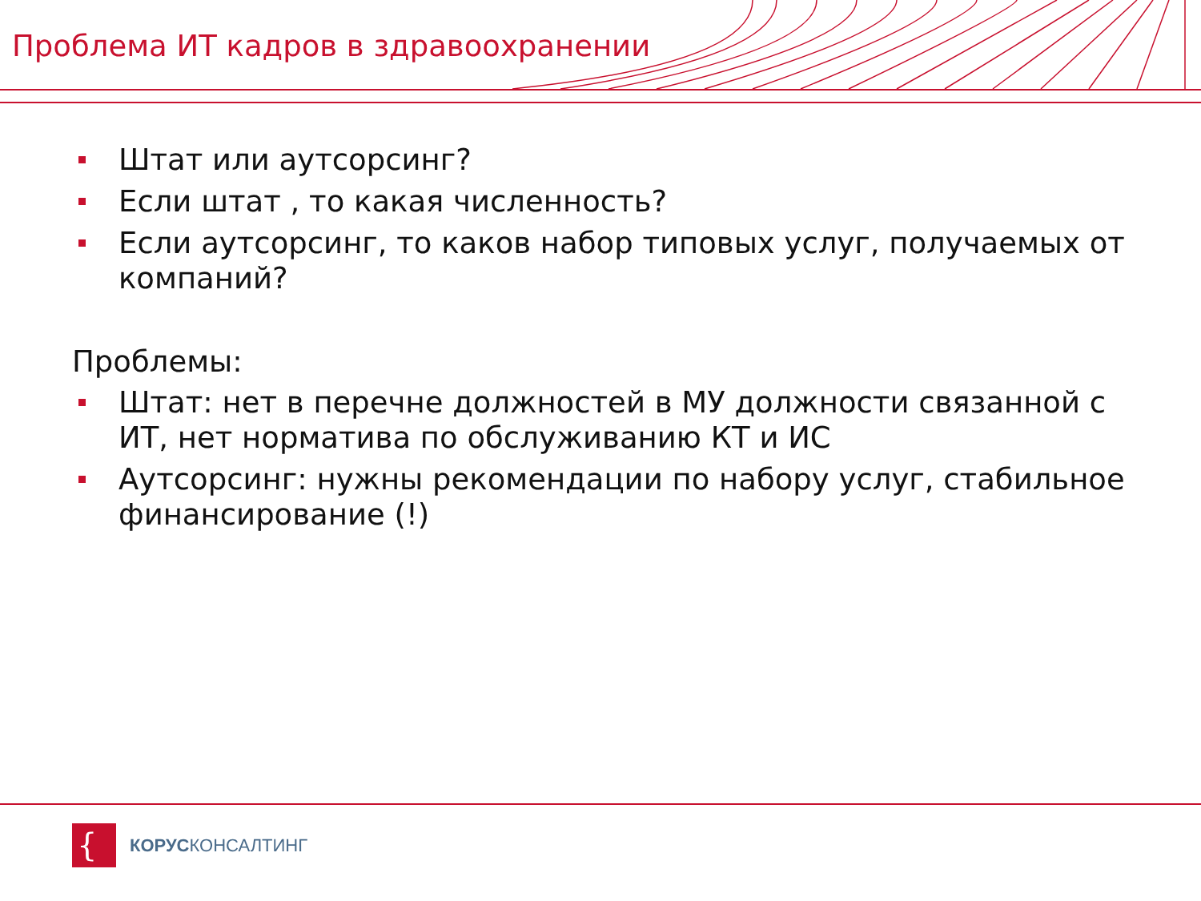Проблема ИТ кадров в здравоохранении
Штат или аутсорсинг?
Если штат , то какая численность?
Если аутсорсинг, то каков набор типовых услуг, получаемых от компаний?
Проблемы:
Штат: нет в перечне должностей в МУ должности связанной с ИТ, нет норматива по обслуживанию КТ и ИС
Аутсорсинг: нужны рекомендации по набору услуг, стабильное финансирование (!)
{
КОРУСКОНСАЛТИНГ